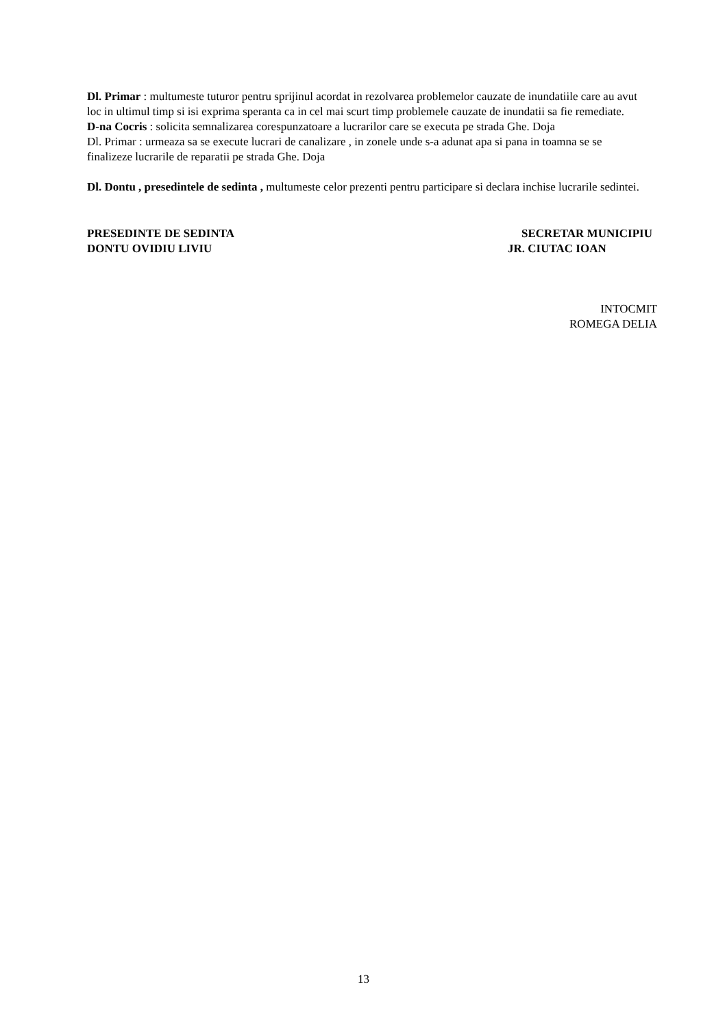Dl. Primar : multumeste tuturor pentru sprijinul acordat in rezolvarea problemelor cauzate de inundatiile care au avut loc in ultimul timp si isi exprima speranta ca in cel mai scurt timp problemele cauzate de inundatii sa fie remediate.
D-na Cocris : solicita semnalizarea corespunzatoare a lucrarilor care se executa pe strada Ghe. Doja
Dl. Primar : urmeaza sa se execute lucrari de canalizare , in zonele unde s-a adunat apa si pana in toamna se se finalizeze lucrarile de reparatii pe strada Ghe. Doja
Dl. Dontu , presedintele de sedinta , multumeste celor prezenti pentru participare si declara inchise lucrarile sedintei.
PRESEDINTE DE SEDINTA
DONTU OVIDIU LIVIU
SECRETAR MUNICIPIU
JR. CIUTAC IOAN
INTOCMIT
ROMEGA DELIA
13